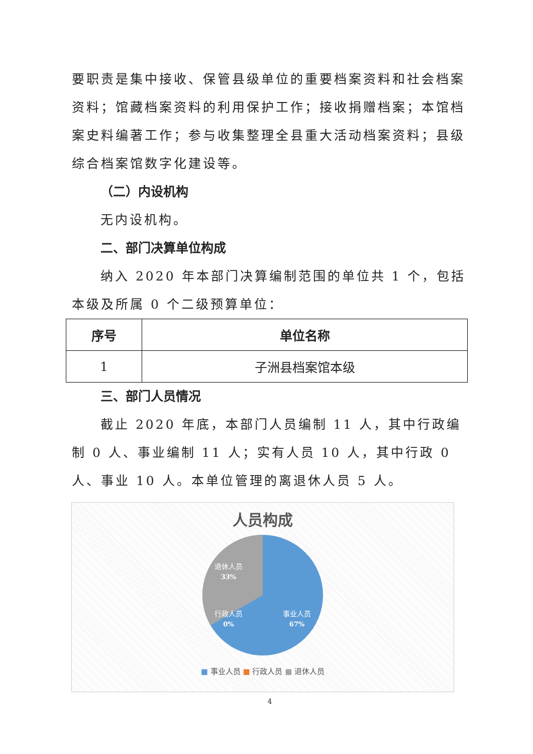要职责是集中接收、保管县级单位的重要档案资料和社会档案资料；馆藏档案资料的利用保护工作；接收捐赠档案；本馆档案史料编著工作；参与收集整理全县重大活动档案资料；县级综合档案馆数字化建设等。
（二）内设机构
无内设机构。
二、部门决算单位构成
纳入 2020 年本部门决算编制范围的单位共 1 个，包括本级及所属 0 个二级预算单位：
| 序号 | 单位名称 |
| --- | --- |
| 1 | 子洲县档案馆本级 |
三、部门人员情况
截止 2020 年底，本部门人员编制 11 人，其中行政编制 0 人、事业编制 11 人；实有人员 10 人，其中行政 0 人、事业 10 人。本单位管理的离退休人员 5 人。
人员构成
退休人员
33%
行政人员
0%
事业人员
67%
■ 事业人员 ■ 行政人员 ■ 退休人员
4